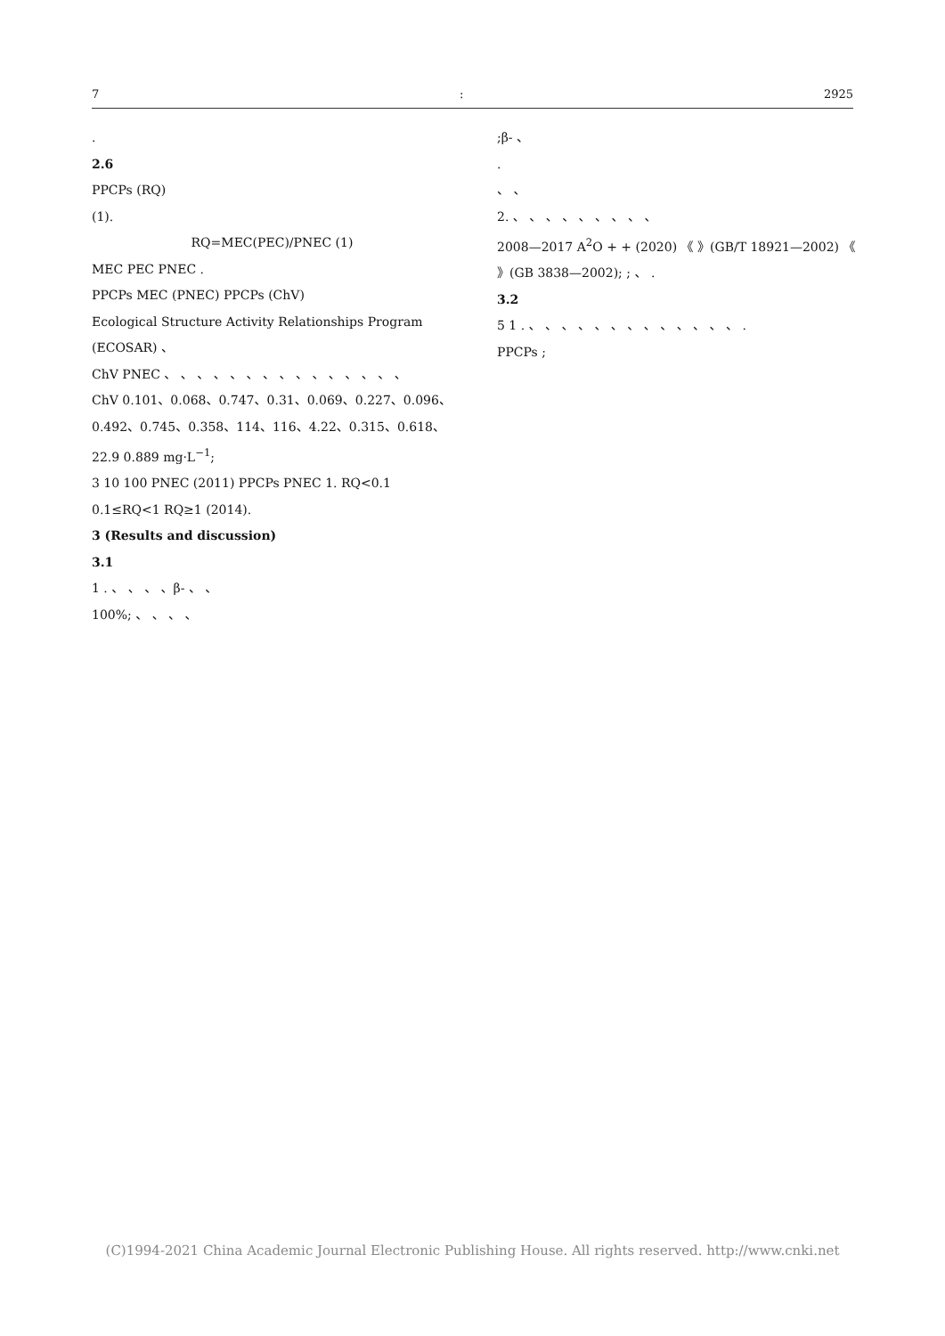7: 2925
.
2.6
PPCPs (RQ)
(1).
RQ=MEC(PEC)/PNEC (1)
MEC PEC PNEC .
PPCPs MEC (PNEC) PPCPs (ChV)
Ecological Structure Activity Relationships Program (ECOSAR) 、
ChV PNEC 、 、 、 、 、 、 、 、 、 、 、 、 、 、 、
ChV 0.101、0.068、0.747、0.31、0.069、0.227、0.096、0.492、0.745、0.358、114、116、4.22、0.315、0.618、22.9 0.889 mg·L<sup>−1</sup>;
3 10 100 PNEC (2011) PPCPs PNEC 1. RQ<0.1 0.1≤RQ<1 RQ≥1 (2014).
3 (Results and discussion)
3.1
1 . 、 、 、 、β- 、 、
100%; 、 、 、 、
;β- 、
.
、 、
2. 、 、 、 、 、 、 、 、 、
2008—2017 A<sup>2</sup>O + + (2020) 《 》(GB/T 18921—2002) 《 》(GB 3838—2002); ; 、 .
3.2
5 1 . 、 、 、 、 、 、 、 、 、 、 、 、 、 .
PPCPs ;
(C)1994-2021 China Academic Journal Electronic Publishing House. All rights reserved. http://www.cnki.net